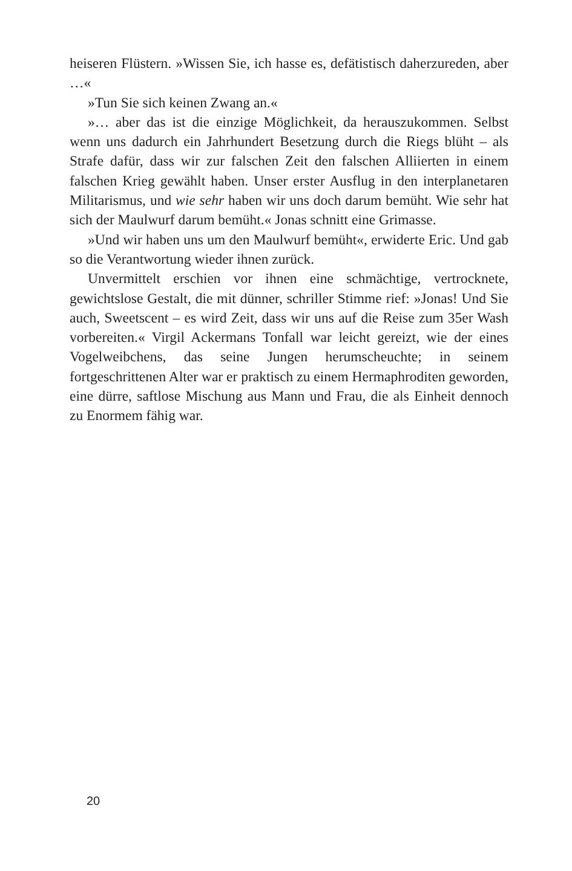heiseren Flüstern. »Wissen Sie, ich hasse es, defätistisch daherzureden, aber …«
»Tun Sie sich keinen Zwang an.«
»… aber das ist die einzige Möglichkeit, da herauszukommen. Selbst wenn uns dadurch ein Jahrhundert Besetzung durch die Riegs blüht – als Strafe dafür, dass wir zur falschen Zeit den falschen Alliierten in einem falschen Krieg gewählt haben. Unser erster Ausflug in den interplanetaren Militarismus, und wie sehr haben wir uns doch darum bemüht. Wie sehr hat sich der Maulwurf darum bemüht.« Jonas schnitt eine Grimasse.
»Und wir haben uns um den Maulwurf bemüht«, erwiderte Eric. Und gab so die Verantwortung wieder ihnen zurück.
Unvermittelt erschien vor ihnen eine schmächtige, vertrocknete, gewichtslose Gestalt, die mit dünner, schriller Stimme rief: »Jonas! Und Sie auch, Sweetscent – es wird Zeit, dass wir uns auf die Reise zum 35er Wash vorbereiten.« Virgil Ackermans Tonfall war leicht gereizt, wie der eines Vogelweibchens, das seine Jungen herumscheuchte; in seinem fortgeschrittenen Alter war er praktisch zu einem Hermaphroditen geworden, eine dürre, saftlose Mischung aus Mann und Frau, die als Einheit dennoch zu Enormem fähig war.
20